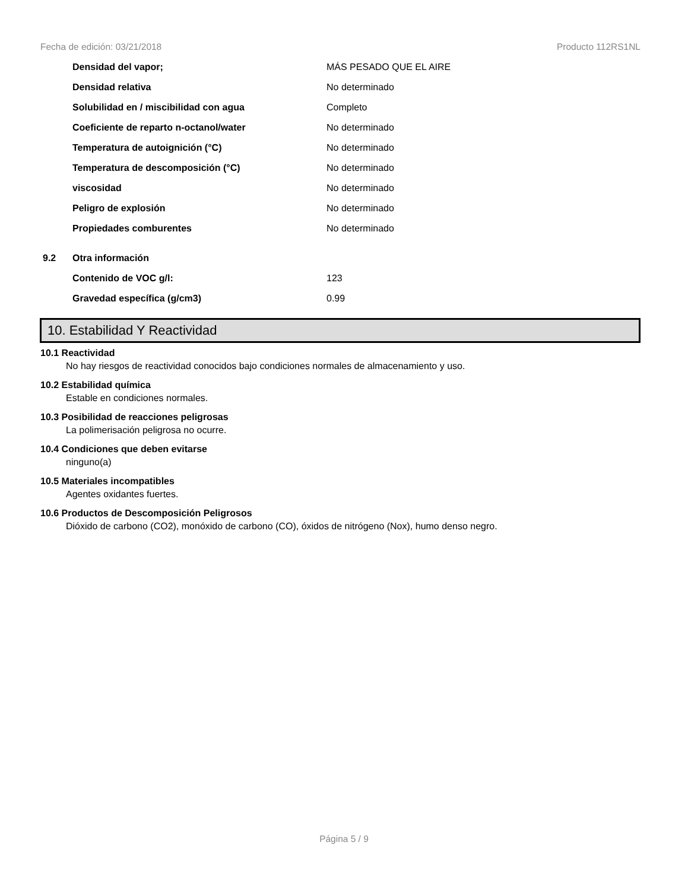Fecha de edición: 03/21/2018 Producto 112RS1NL
| | Densidad del vapor; | MÁS PESADO QUE EL AIRE |
| | Densidad relativa | No determinado |
| | Solubilidad en / miscibilidad con agua | Completo |
| | Coeficiente de reparto n-octanol/water | No determinado |
| | Temperatura de autoignición (°C) | No determinado |
| | Temperatura de descomposición (°C) | No determinado |
| | viscosidad | No determinado |
| | Peligro de explosión | No determinado |
| | Propiedades comburentes | No determinado |
| 9.2 | Otra información | |
| | Contenido de VOC g/l: | 123 |
| | Gravedad específica (g/cm3) | 0.99 |
10. Estabilidad Y Reactividad
10.1 Reactividad
No hay riesgos de reactividad conocidos bajo condiciones normales de almacenamiento y uso.
10.2 Estabilidad química
Estable en condiciones normales.
10.3 Posibilidad de reacciones peligrosas
La polimerisación peligrosa no ocurre.
10.4 Condiciones que deben evitarse
ninguno(a)
10.5 Materiales incompatibles
Agentes oxidantes fuertes.
10.6 Productos de Descomposición Peligrosos
Dióxido de carbono (CO2), monóxido de carbono (CO), óxidos de nitrógeno (Nox), humo denso negro.
Página 5 / 9